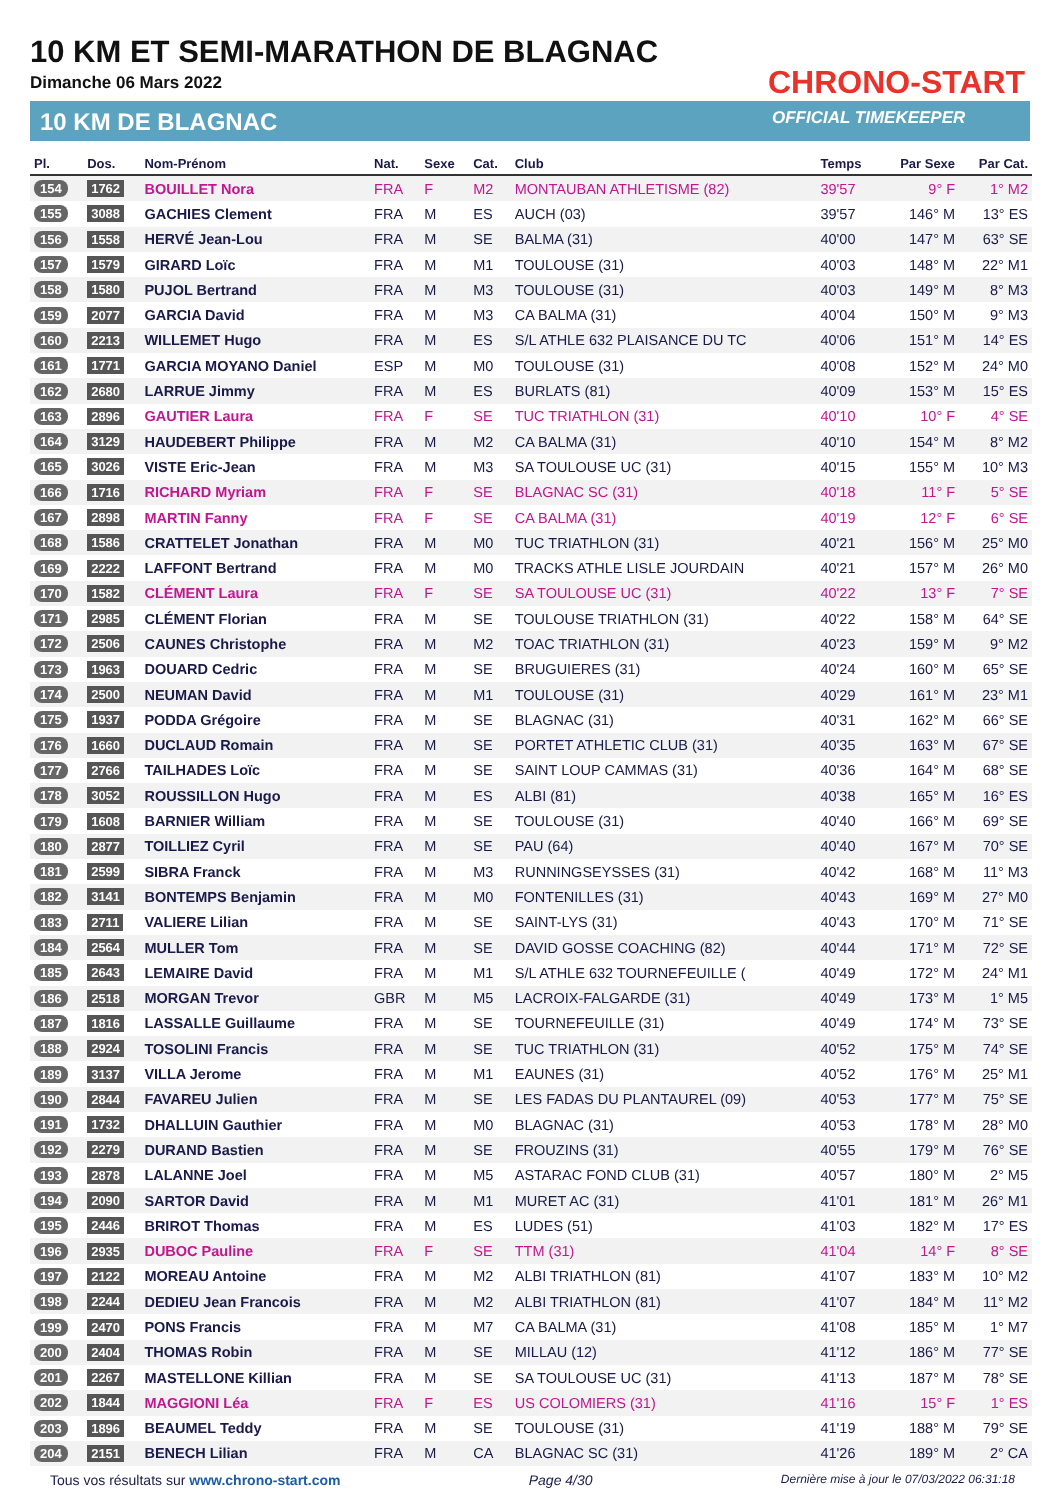10 KM ET SEMI-MARATHON DE BLAGNAC
Dimanche 06 Mars 2022
10 KM DE BLAGNAC
CHRONO-START
OFFICIAL TIMEKEEPER
| Pl. | Dos. | Nom-Prénom | Nat. | Sexe | Cat. | Club | Temps | Par Sexe | Par Cat. |
| --- | --- | --- | --- | --- | --- | --- | --- | --- | --- |
| 154 | 1762 | BOUILLET Nora | FRA | F | M2 | MONTAUBAN ATHLETISME (82) | 39'57 | 9° F | 1° M2 |
| 155 | 3088 | GACHIES Clement | FRA | M | ES | AUCH (03) | 39'57 | 146° M | 13° ES |
| 156 | 1558 | HERVÉ Jean-Lou | FRA | M | SE | BALMA (31) | 40'00 | 147° M | 63° SE |
| 157 | 1579 | GIRARD Loïc | FRA | M | M1 | TOULOUSE (31) | 40'03 | 148° M | 22° M1 |
| 158 | 1580 | PUJOL Bertrand | FRA | M | M3 | TOULOUSE (31) | 40'03 | 149° M | 8° M3 |
| 159 | 2077 | GARCIA David | FRA | M | M3 | CA BALMA (31) | 40'04 | 150° M | 9° M3 |
| 160 | 2213 | WILLEMET Hugo | FRA | M | ES | S/L ATHLE 632 PLAISANCE DU TC | 40'06 | 151° M | 14° ES |
| 161 | 1771 | GARCIA MOYANO Daniel | ESP | M | M0 | TOULOUSE (31) | 40'08 | 152° M | 24° M0 |
| 162 | 2680 | LARRUE Jimmy | FRA | M | ES | BURLATS (81) | 40'09 | 153° M | 15° ES |
| 163 | 2896 | GAUTIER Laura | FRA | F | SE | TUC TRIATHLON (31) | 40'10 | 10° F | 4° SE |
| 164 | 3129 | HAUDEBERT Philippe | FRA | M | M2 | CA BALMA (31) | 40'10 | 154° M | 8° M2 |
| 165 | 3026 | VISTE Eric-Jean | FRA | M | M3 | SA TOULOUSE UC (31) | 40'15 | 155° M | 10° M3 |
| 166 | 1716 | RICHARD Myriam | FRA | F | SE | BLAGNAC SC (31) | 40'18 | 11° F | 5° SE |
| 167 | 2898 | MARTIN Fanny | FRA | F | SE | CA BALMA (31) | 40'19 | 12° F | 6° SE |
| 168 | 1586 | CRATTELET Jonathan | FRA | M | M0 | TUC TRIATHLON (31) | 40'21 | 156° M | 25° M0 |
| 169 | 2222 | LAFFONT Bertrand | FRA | M | M0 | TRACKS ATHLE LISLE JOURDAIN | 40'21 | 157° M | 26° M0 |
| 170 | 1582 | CLÉMENT Laura | FRA | F | SE | SA TOULOUSE UC (31) | 40'22 | 13° F | 7° SE |
| 171 | 2985 | CLÉMENT Florian | FRA | M | SE | TOULOUSE TRIATHLON (31) | 40'22 | 158° M | 64° SE |
| 172 | 2506 | CAUNES Christophe | FRA | M | M2 | TOAC TRIATHLON (31) | 40'23 | 159° M | 9° M2 |
| 173 | 1963 | DOUARD Cedric | FRA | M | SE | BRUGUIERES (31) | 40'24 | 160° M | 65° SE |
| 174 | 2500 | NEUMAN David | FRA | M | M1 | TOULOUSE (31) | 40'29 | 161° M | 23° M1 |
| 175 | 1937 | PODDA Grégoire | FRA | M | SE | BLAGNAC (31) | 40'31 | 162° M | 66° SE |
| 176 | 1660 | DUCLAUD Romain | FRA | M | SE | PORTET ATHLETIC CLUB (31) | 40'35 | 163° M | 67° SE |
| 177 | 2766 | TAILHADES Loïc | FRA | M | SE | SAINT LOUP CAMMAS (31) | 40'36 | 164° M | 68° SE |
| 178 | 3052 | ROUSSILLON Hugo | FRA | M | ES | ALBI (81) | 40'38 | 165° M | 16° ES |
| 179 | 1608 | BARNIER William | FRA | M | SE | TOULOUSE (31) | 40'40 | 166° M | 69° SE |
| 180 | 2877 | TOILLIEZ Cyril | FRA | M | SE | PAU (64) | 40'40 | 167° M | 70° SE |
| 181 | 2599 | SIBRA Franck | FRA | M | M3 | RUNNINGSEYSSES (31) | 40'42 | 168° M | 11° M3 |
| 182 | 3141 | BONTEMPS Benjamin | FRA | M | M0 | FONTENILLES (31) | 40'43 | 169° M | 27° M0 |
| 183 | 2711 | VALIERE Lilian | FRA | M | SE | SAINT-LYS (31) | 40'43 | 170° M | 71° SE |
| 184 | 2564 | MULLER Tom | FRA | M | SE | DAVID GOSSE COACHING (82) | 40'44 | 171° M | 72° SE |
| 185 | 2643 | LEMAIRE David | FRA | M | M1 | S/L ATHLE 632 TOURNEFEUILLE ( | 40'49 | 172° M | 24° M1 |
| 186 | 2518 | MORGAN Trevor | GBR | M | M5 | LACROIX-FALGARDE (31) | 40'49 | 173° M | 1° M5 |
| 187 | 1816 | LASSALLE Guillaume | FRA | M | SE | TOURNEFEUILLE (31) | 40'49 | 174° M | 73° SE |
| 188 | 2924 | TOSOLINI Francis | FRA | M | SE | TUC TRIATHLON (31) | 40'52 | 175° M | 74° SE |
| 189 | 3137 | VILLA Jerome | FRA | M | M1 | EAUNES (31) | 40'52 | 176° M | 25° M1 |
| 190 | 2844 | FAVAREU Julien | FRA | M | SE | LES FADAS DU PLANTAUREL (09) | 40'53 | 177° M | 75° SE |
| 191 | 1732 | DHALLUIN Gauthier | FRA | M | M0 | BLAGNAC (31) | 40'53 | 178° M | 28° M0 |
| 192 | 2279 | DURAND Bastien | FRA | M | SE | FROUZINS (31) | 40'55 | 179° M | 76° SE |
| 193 | 2878 | LALANNE Joel | FRA | M | M5 | ASTARAC FOND CLUB (31) | 40'57 | 180° M | 2° M5 |
| 194 | 2090 | SARTOR David | FRA | M | M1 | MURET AC (31) | 41'01 | 181° M | 26° M1 |
| 195 | 2446 | BRIROT Thomas | FRA | M | ES | LUDES (51) | 41'03 | 182° M | 17° ES |
| 196 | 2935 | DUBOC Pauline | FRA | F | SE | TTM (31) | 41'04 | 14° F | 8° SE |
| 197 | 2122 | MOREAU Antoine | FRA | M | M2 | ALBI TRIATHLON (81) | 41'07 | 183° M | 10° M2 |
| 198 | 2244 | DEDIEU Jean Francois | FRA | M | M2 | ALBI TRIATHLON (81) | 41'07 | 184° M | 11° M2 |
| 199 | 2470 | PONS Francis | FRA | M | M7 | CA BALMA (31) | 41'08 | 185° M | 1° M7 |
| 200 | 2404 | THOMAS Robin | FRA | M | SE | MILLAU (12) | 41'12 | 186° M | 77° SE |
| 201 | 2267 | MASTELLONE Killian | FRA | M | SE | SA TOULOUSE UC (31) | 41'13 | 187° M | 78° SE |
| 202 | 1844 | MAGGIONI Léa | FRA | F | ES | US COLOMIERS (31) | 41'16 | 15° F | 1° ES |
| 203 | 1896 | BEAUMEL Teddy | FRA | M | SE | TOULOUSE (31) | 41'19 | 188° M | 79° SE |
| 204 | 2151 | BENECH Lilian | FRA | M | CA | BLAGNAC SC (31) | 41'26 | 189° M | 2° CA |
Tous vos résultats sur www.chrono-start.com Page 4/30 Dernière mise à jour le 07/03/2022 06:31:18